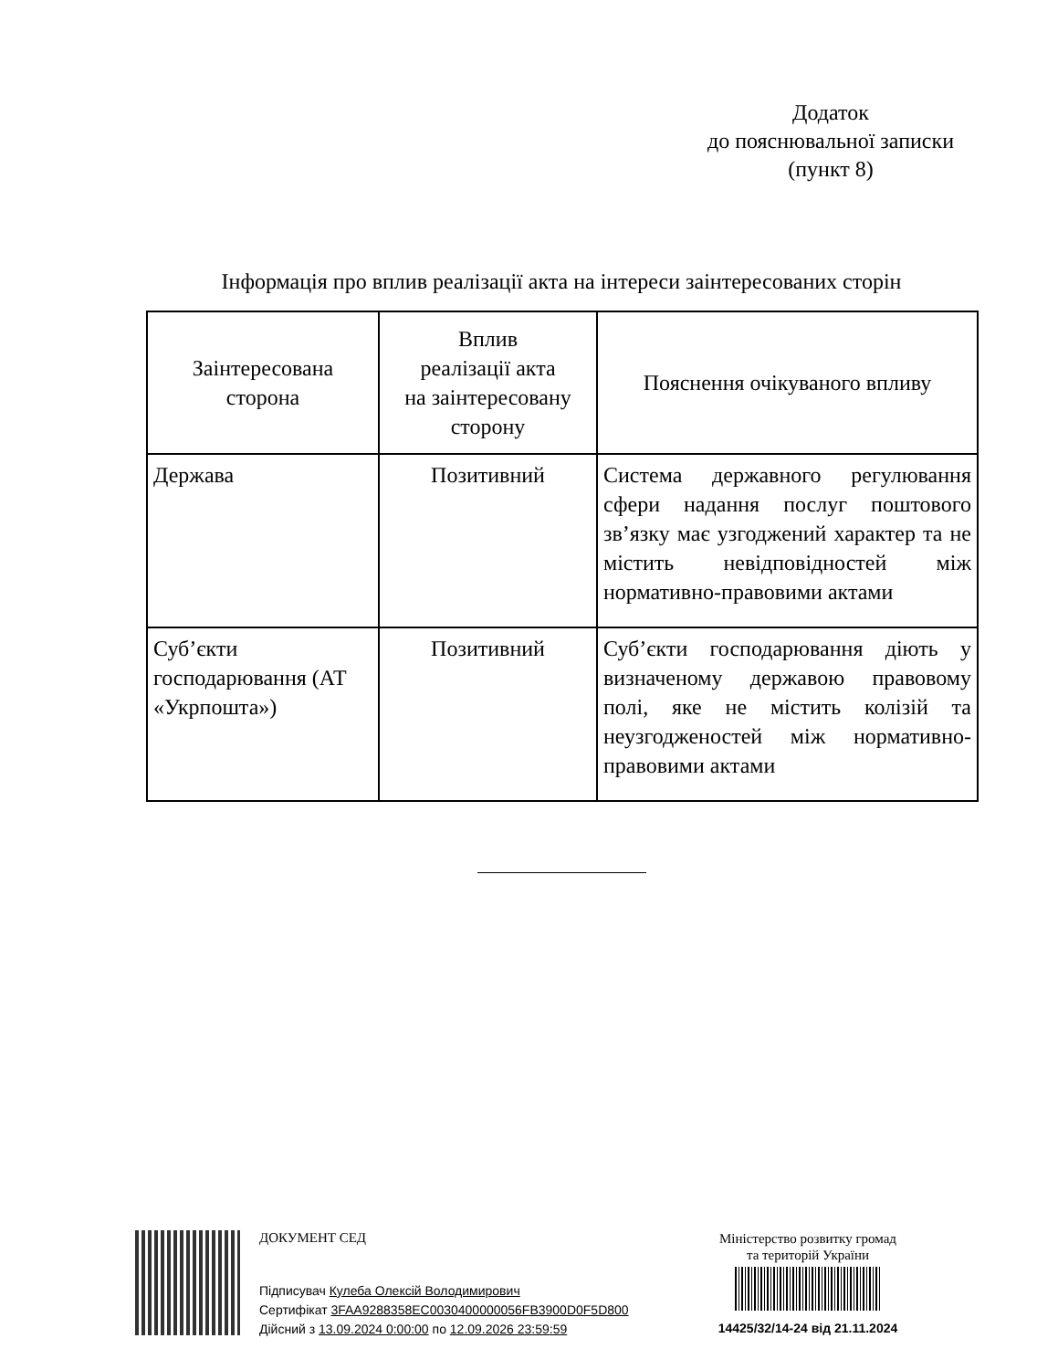Додаток
до пояснювальної записки
(пункт 8)
Інформація про вплив реалізації акта на інтереси заінтересованих сторін
| Заінтересована сторона | Вплив реалізації акта на заінтересовану сторону | Пояснення очікуваного впливу |
| --- | --- | --- |
| Держава | Позитивний | Система державного регулювання сфери надання послуг поштового зв’язку має узгоджений характер та не містить невідповідностей між нормативно-правовими актами |
| Суб’єкти господарювання (АТ «Укрпошта») | Позитивний | Суб’єкти господарювання діють у визначеному державою правовому полі, яке не містить колізій та неузгодженостей між нормативно-правовими актами |
ДОКУМЕНТ СЕД
Підписувач Кулеба Олексій Володимирович
Сертифікат 3FAA9288358EC0030400000056FB3900D0F5D800
Дійсний з 13.09.2024 0:00:00 по 12.09.2026 23:59:59
Міністерство розвитку громад
та територій України
14425/32/14-24 від 21.11.2024